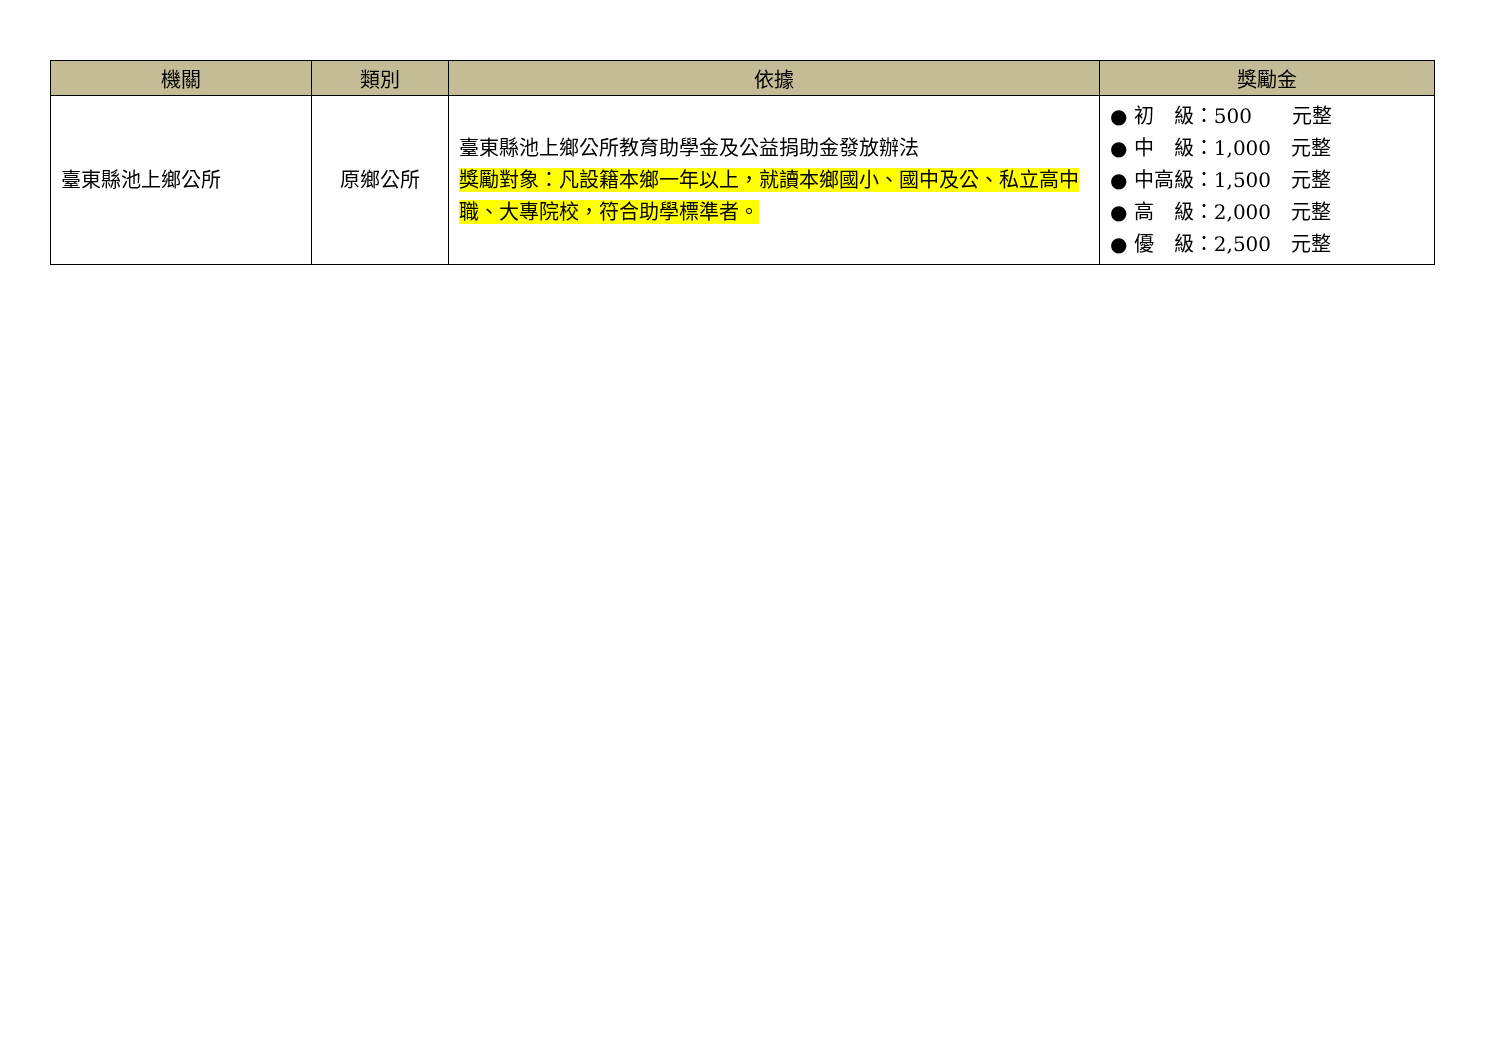| 機關 | 類別 | 依據 | 獎勵金 |
| --- | --- | --- | --- |
| 臺東縣池上鄉公所 | 原鄉公所 | 臺東縣池上鄉公所教育助學金及公益捐助金發放辦法 獎勵對象：凡設籍本鄉一年以上，就讀本鄉國小、國中及公、私立高中職、大專院校，符合助學標準者。 | ● 初 級：500 元整 ● 中 級：1,000 元整 ● 中高級：1,500 元整 ● 高 級：2,000 元整 ● 優 級：2,500 元整 |